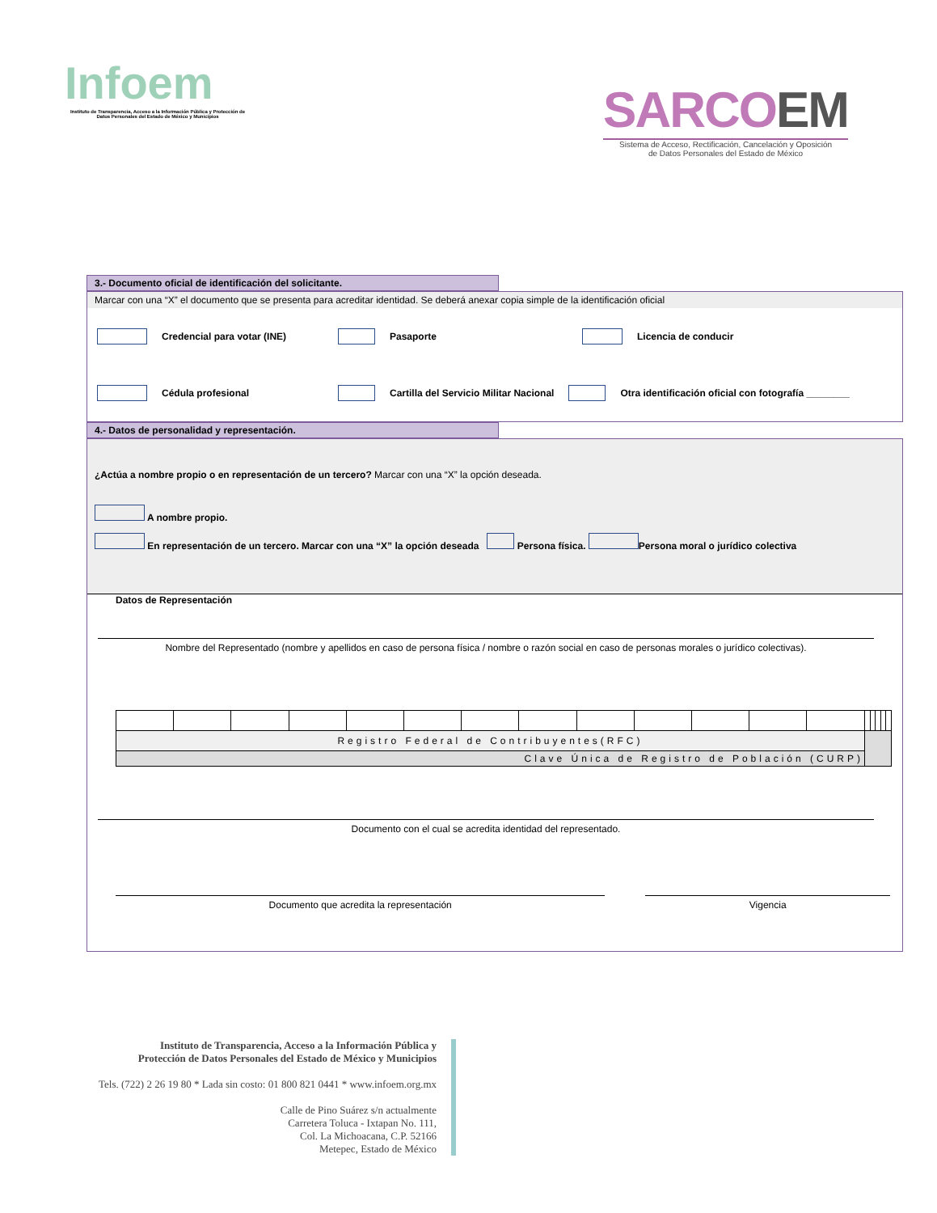Infoem
Instituto de Transparencia, Acceso a la Información Pública y Protección de Datos Personales del Estado de México y Municipios
SARCOEM
Sistema de Acceso, Rectificación, Cancelación y Oposición
de Datos Personales del Estado de México
3.- Documento oficial de identificación del solicitante.
Marcar con una “X” el documento que se presenta para acreditar identidad. Se deberá anexar copia simple de la identificación oficial
Credencial para votar (INE) Pasaporte Licencia de conducir
Cédula profesional Cartilla del Servicio Militar Nacional Otra identificación oficial con fotografía ________
4.- Datos de personalidad y representación.
¿Actúa a nombre propio o en representación de un tercero? Marcar con una “X” la opción deseada.
A nombre propio.
En representación de un tercero. Marcar con una “X” la opción deseada Persona física. Persona moral o jurídico colectiva
Datos de Representación
Nombre del Representado (nombre y apellidos en caso de persona física / nombre o razón social en caso de personas morales o jurídico colectivas).
| Registro Federal de Contribuyentes(RFC) | | | | | | | | | | | | | | | | | |
| Clave Única de Registro de Población (CURP) | | | | | | | | | | | | | | | | | |
Documento con el cual se acredita identidad del representado.
Documento que acredita la representación
Vigencia
Instituto de Transparencia, Acceso a la Información Pública y
Protección de Datos Personales del Estado de México y Municipios
Tels. (722) 2 26 19 80 * Lada sin costo: 01 800 821 0441 * www.infoem.org.mx
Calle de Pino Suárez s/n actualmente
Carretera Toluca - Ixtapan No. 111,
Col. La Michoacana, C.P. 52166
Metepec, Estado de México